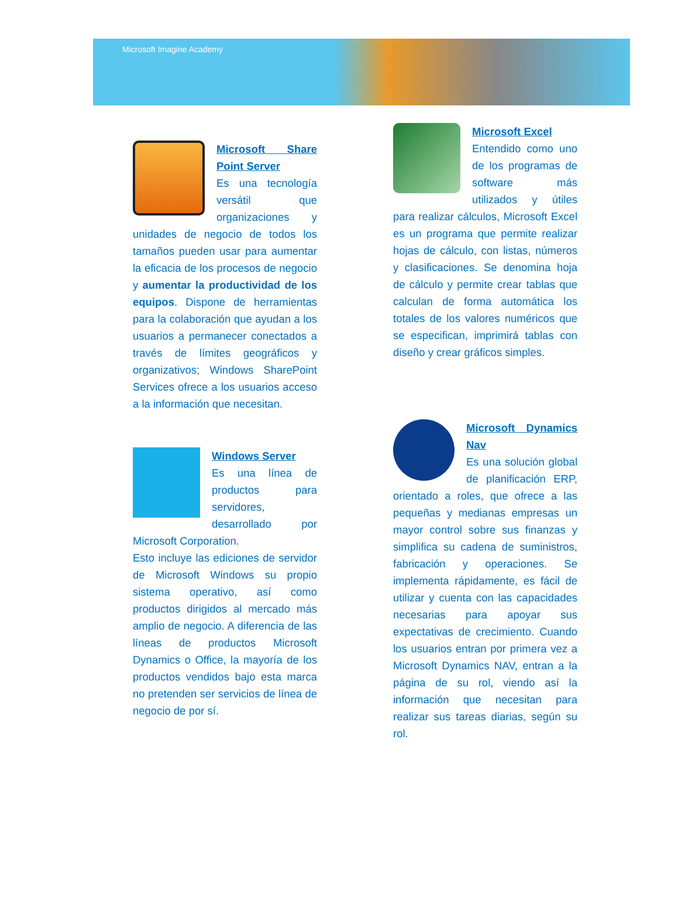Microsoft Imagine Academy
Microsoft Share Point Server
Es una tecnología versátil que organizaciones y unidades de negocio de todos los tamaños pueden usar para aumentar la eficacia de los procesos de negocio y aumentar la productividad de los equipos. Dispone de herramientas para la colaboración que ayudan a los usuarios a permanecer conectados a través de límites geográficos y organizativos; Windows SharePoint Services ofrece a los usuarios acceso a la información que necesitan.
Windows Server
Es una línea de productos para servidores, desarrollado por Microsoft Corporation.
Esto incluye las ediciones de servidor de Microsoft Windows su propio sistema operativo, así como productos dirigidos al mercado más amplio de negocio. A diferencia de las líneas de productos Microsoft Dynamics o Office, la mayoría de los productos vendidos bajo esta marca no pretenden ser servicios de línea de negocio de por sí.
Microsoft Excel
Entendido como uno de los programas de software más utilizados y útiles para realizar cálculos, Microsoft Excel es un programa que permite realizar hojas de cálculo, con listas, números y clasificaciones. Se denomina hoja de cálculo y permite crear tablas que calculan de forma automática los totales de los valores numéricos que se especifican, imprimirá tablas con diseño y crear gráficos simples.
Microsoft Dynamics Nav
Es una solución global de planificación ERP, orientado a roles, que ofrece a las pequeñas y medianas empresas un mayor control sobre sus finanzas y simplifica su cadena de suministros, fabricación y operaciones. Se implementa rápidamente, es fácil de utilizar y cuenta con las capacidades necesarias para apoyar sus expectativas de crecimiento. Cuando los usuarios entran por primera vez a Microsoft Dynamics NAV, entran a la página de su rol, viendo así la información que necesitan para realizar sus tareas diarias, según su rol.